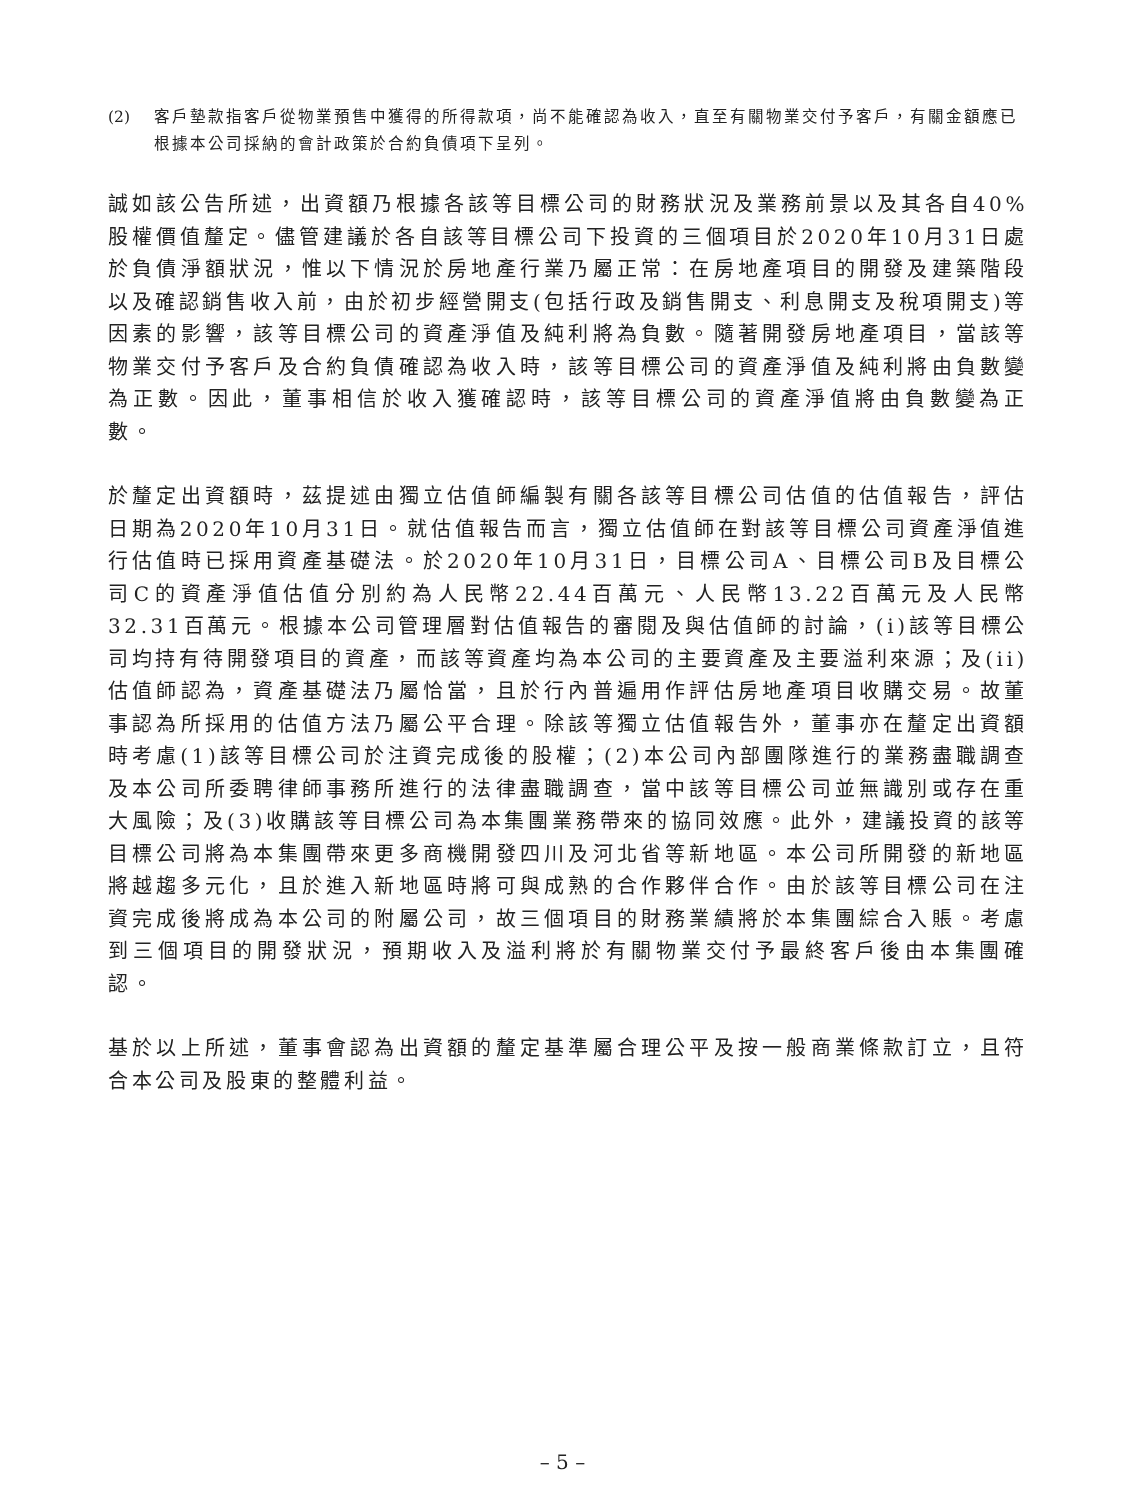(2) 客戶墊款指客戶從物業預售中獲得的所得款項，尚不能確認為收入，直至有關物業交付予客戶，有關金額應已根據本公司採納的會計政策於合約負債項下呈列。
誠如該公告所述，出資額乃根據各該等目標公司的財務狀況及業務前景以及其各自40%股權價值釐定。儘管建議於各自該等目標公司下投資的三個項目於2020年10月31日處於負債淨額狀況，惟以下情況於房地產行業乃屬正常：在房地產項目的開發及建築階段以及確認銷售收入前，由於初步經營開支(包括行政及銷售開支、利息開支及稅項開支)等因素的影響，該等目標公司的資產淨值及純利將為負數。隨著開發房地產項目，當該等物業交付予客戶及合約負債確認為收入時，該等目標公司的資產淨值及純利將由負數變為正數。因此，董事相信於收入獲確認時，該等目標公司的資產淨值將由負數變為正數。
於釐定出資額時，茲提述由獨立估值師編製有關各該等目標公司估值的估值報告，評估日期為2020年10月31日。就估值報告而言，獨立估值師在對該等目標公司資產淨值進行估值時已採用資產基礎法。於2020年10月31日，目標公司A、目標公司B及目標公司C的資產淨值估值分別約為人民幣22.44百萬元、人民幣13.22百萬元及人民幣32.31百萬元。根據本公司管理層對估值報告的審閱及與估值師的討論，(i)該等目標公司均持有待開發項目的資產，而該等資產均為本公司的主要資產及主要溢利來源；及(ii)估值師認為，資產基礎法乃屬恰當，且於行內普遍用作評估房地產項目收購交易。故董事認為所採用的估值方法乃屬公平合理。除該等獨立估值報告外，董事亦在釐定出資額時考慮(1)該等目標公司於注資完成後的股權；(2)本公司內部團隊進行的業務盡職調查及本公司所委聘律師事務所進行的法律盡職調查，當中該等目標公司並無識別或存在重大風險；及(3)收購該等目標公司為本集團業務帶來的協同效應。此外，建議投資的該等目標公司將為本集團帶來更多商機開發四川及河北省等新地區。本公司所開發的新地區將越趨多元化，且於進入新地區時將可與成熟的合作夥伴合作。由於該等目標公司在注資完成後將成為本公司的附屬公司，故三個項目的財務業績將於本集團綜合入賬。考慮到三個項目的開發狀況，預期收入及溢利將於有關物業交付予最終客戶後由本集團確認。
基於以上所述，董事會認為出資額的釐定基準屬合理公平及按一般商業條款訂立，且符合本公司及股東的整體利益。
– 5 –